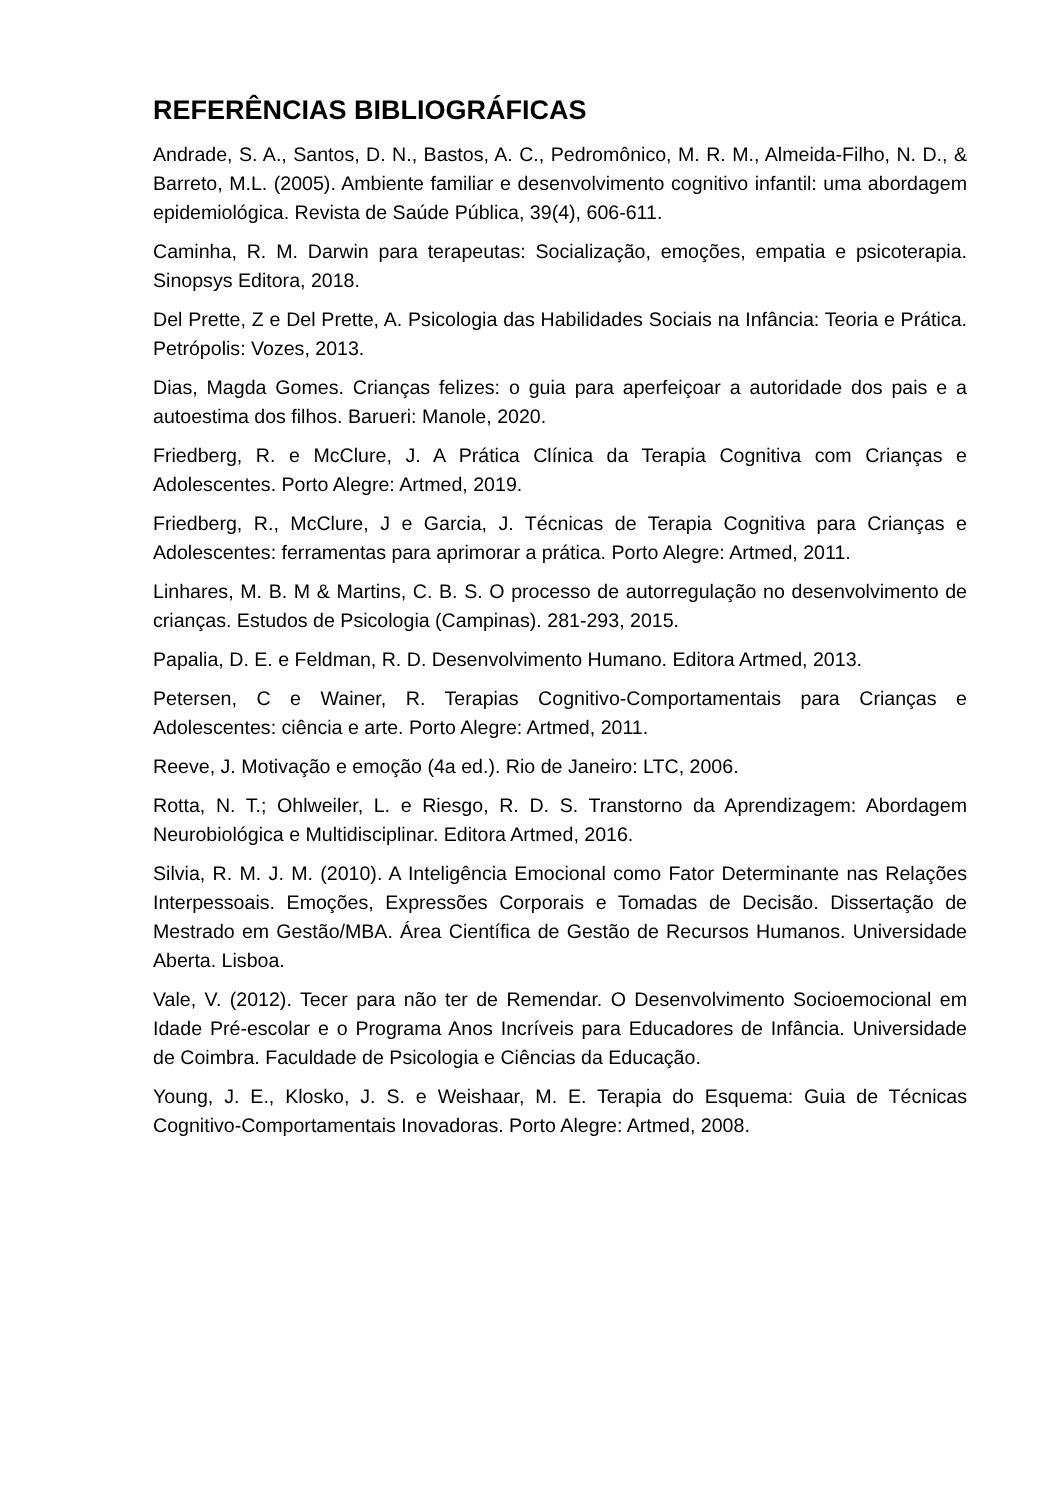REFERÊNCIAS BIBLIOGRÁFICAS
Andrade, S. A., Santos, D. N., Bastos, A. C., Pedromônico, M. R. M., Almeida-Filho, N. D., & Barreto, M.L. (2005). Ambiente familiar e desenvolvimento cognitivo infantil: uma abordagem epidemiológica. Revista de Saúde Pública, 39(4), 606-611.
Caminha, R. M. Darwin para terapeutas: Socialização, emoções, empatia e psicoterapia. Sinopsys Editora, 2018.
Del Prette, Z e Del Prette, A. Psicologia das Habilidades Sociais na Infância: Teoria e Prática. Petrópolis: Vozes, 2013.
Dias, Magda Gomes. Crianças felizes: o guia para aperfeiçoar a autoridade dos pais e a autoestima dos filhos. Barueri: Manole, 2020.
Friedberg, R. e McClure, J. A Prática Clínica da Terapia Cognitiva com Crianças e Adolescentes. Porto Alegre: Artmed, 2019.
Friedberg, R., McClure, J e Garcia, J. Técnicas de Terapia Cognitiva para Crianças e Adolescentes: ferramentas para aprimorar a prática. Porto Alegre: Artmed, 2011.
Linhares, M. B. M & Martins, C. B. S. O processo de autorregulação no desenvolvimento de crianças. Estudos de Psicologia (Campinas). 281-293, 2015.
Papalia, D. E. e Feldman, R. D. Desenvolvimento Humano. Editora Artmed, 2013.
Petersen, C e Wainer, R. Terapias Cognitivo-Comportamentais para Crianças e Adolescentes: ciência e arte. Porto Alegre: Artmed, 2011.
Reeve, J. Motivação e emoção (4a ed.). Rio de Janeiro: LTC, 2006.
Rotta, N. T.; Ohlweiler, L. e Riesgo, R. D. S. Transtorno da Aprendizagem: Abordagem Neurobiológica e Multidisciplinar. Editora Artmed, 2016.
Silvia, R. M. J. M. (2010). A Inteligência Emocional como Fator Determinante nas Relações Interpessoais. Emoções, Expressões Corporais e Tomadas de Decisão. Dissertação de Mestrado em Gestão/MBA. Área Científica de Gestão de Recursos Humanos. Universidade Aberta. Lisboa.
Vale, V. (2012). Tecer para não ter de Remendar. O Desenvolvimento Socioemocional em Idade Pré-escolar e o Programa Anos Incríveis para Educadores de Infância. Universidade de Coimbra. Faculdade de Psicologia e Ciências da Educação.
Young, J. E., Klosko, J. S. e Weishaar, M. E. Terapia do Esquema: Guia de Técnicas Cognitivo-Comportamentais Inovadoras. Porto Alegre: Artmed, 2008.